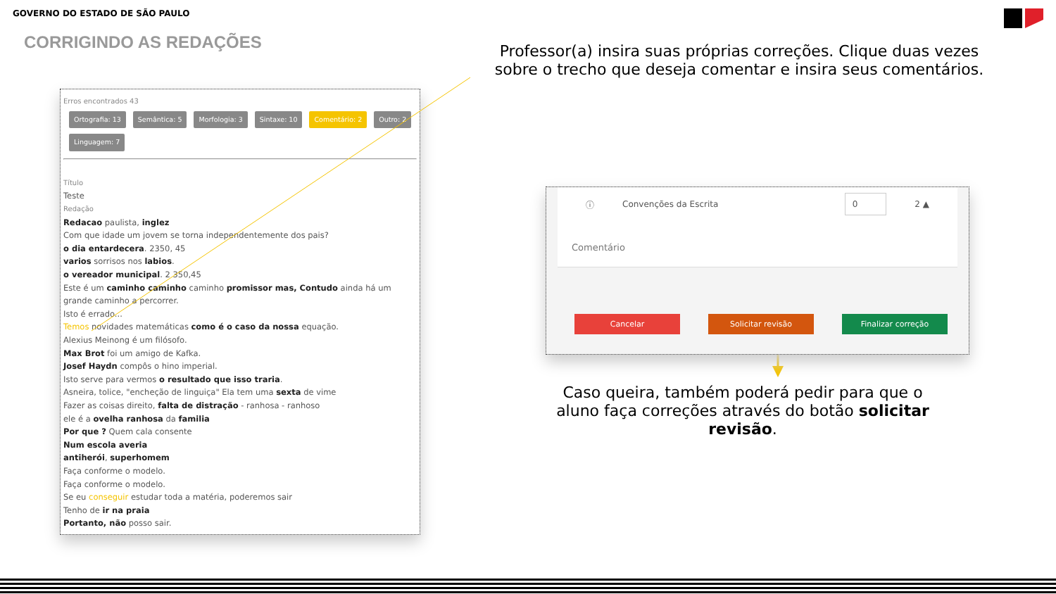GOVERNO DO ESTADO DE SÃO PAULO
CORRIGINDO AS REDAÇÕES
Erros encontrados 43
Ortografia: 13 Semântica: 5 Morfologia: 3 Sintaxe: 10 Comentário: 2 Outro: 2 Linguagem: 7
Título
Teste
Redação
Redacao paulista, inglez
Com que idade um jovem se torna independentemente dos pais?
o dia entardecera. 2350, 45
varios sorrisos nos labios.
o vereador municipal. 2 350,45
Este é um caminho caminho caminho promissor mas, Contudo ainda há um grande caminho a percorrer.
Isto é errado...
Temos novidades matemáticas como é o caso da nossa equação.
Alexius Meinong é um filósofo.
Max Brot foi um amigo de Kafka.
Josef Haydn compôs o hino imperial.
Isto serve para vermos o resultado que isso traria.
Asneira, tolice, "encheção de linguiça" Ela tem uma sexta de vime
Fazer as coisas direito, falta de distração - ranhosa - ranhoso
ele é a ovelha ranhosa da familia
Por que ? Quem cala consente
Num escola averia
antiherói, superhomem
Faça conforme o modelo.
Faça conforme o modelo.
Se eu conseguir estudar toda a matéria, poderemos sair
Tenho de ir na praia
Portanto, não posso sair.
Professor(a) insira suas próprias correções. Clique duas vezes sobre o trecho que deseja comentar e insira seus comentários.
ⓘ Convenções da Escrita 0 2 ▲
Comentário
Cancelar Solicitar revisão Finalizar correção
Caso queira, também poderá pedir para que o aluno faça correções através do botão solicitar revisão.